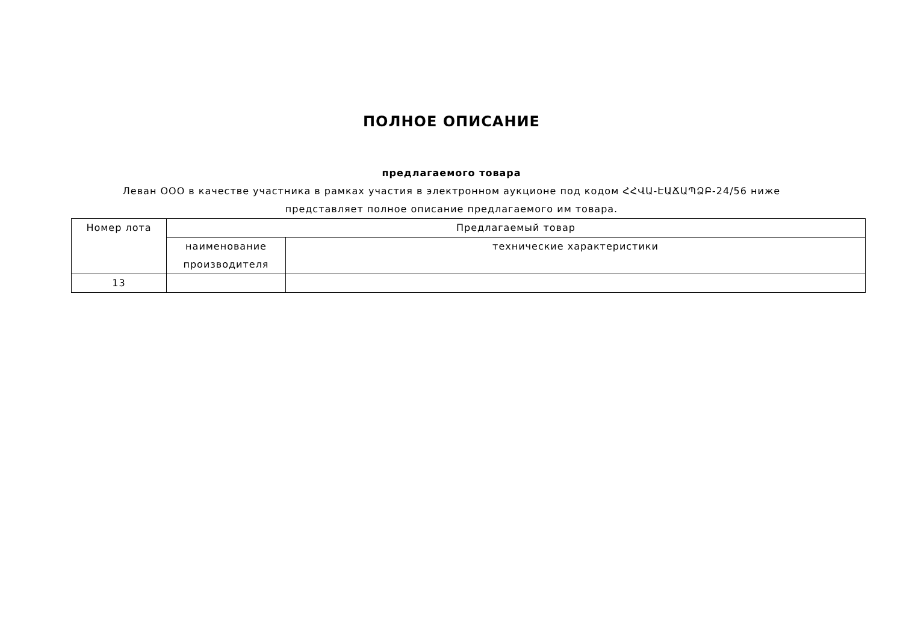ПОЛНОЕ ОПИСАНИЕ
предлагаемого товара
Леван ООО в качестве участника в рамках участия в электронном аукционе под кодом ՀՀՎԱ-ԷԱՃԱՊՁԲ-24/56 ниже представляет полное описание предлагаемого им товара.
| Номер лота | Предлагаемый товар | |
| | наименование производителя | технические характеристики |
| 13 | | |